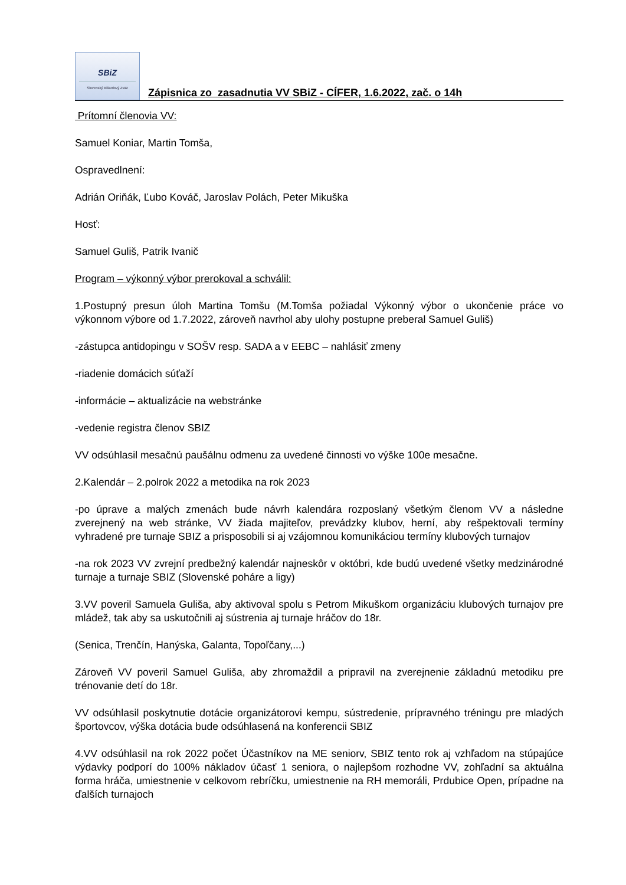SBiZ
Slovenský Biliardový Zväz
Zápisnica zo zasadnutia VV SBiZ - CÍFER, 1.6.2022, zač. o 14h
Prítomní členovia VV:
Samuel Koniar, Martin Tomša,
Ospravedlnení:
Adrián Oriňák, Ľubo Kováč, Jaroslav Polách, Peter Mikuška
Hosť:
Samuel Guliš, Patrik Ivanič
Program – výkonný výbor prerokoval a schválil:
1.Postupný presun úloh Martina Tomšu (M.Tomša požiadal Výkonný výbor o ukončenie práce vo výkonnom výbore od 1.7.2022, zároveň navrhol aby ulohy postupne preberal Samuel Guliš)
-zástupca antidopingu v SOŠV resp. SADA a v EEBC – nahlásiť zmeny
-riadenie domácich súťaží
-informácie – aktualizácie na webstránke
-vedenie registra členov SBIZ
VV odsúhlasil mesačnú paušálnu odmenu za uvedené činnosti vo výške 100e mesačne.
2.Kalendár – 2.polrok 2022 a metodika na rok 2023
-po úprave a malých zmenách bude návrh kalendára rozposlaný všetkým členom VV a následne zverejnený na web stránke, VV žiada majiteľov, prevádzky klubov, herní, aby rešpektovali termíny vyhradené pre turnaje SBIZ a prisposobili si aj vzájomnou komunikáciou termíny klubových turnajov
-na rok 2023 VV zvrejní predbežný kalendár najneskôr v októbri, kde budú uvedené všetky medzinárodné turnaje a turnaje SBIZ (Slovenské poháre a ligy)
3.VV poveril Samuela Guliša, aby aktivoval spolu s Petrom Mikuškom organizáciu klubových turnajov pre mládež, tak aby sa uskutočnili aj sústrenia aj turnaje hráčov do 18r.
(Senica, Trenčín, Hanýska, Galanta, Topoľčany,...)
Zároveň VV poveril Samuel Guliša, aby zhromaždil a pripravil na zverejnenie základnú metodiku pre trénovanie detí do 18r.
VV odsúhlasil poskytnutie dotácie organizátorovi kempu, sústredenie, prípravného tréningu pre mladých športovcov, výška dotácia bude odsúhlasená na konferencii SBIZ
4.VV odsúhlasil na rok 2022 počet Účastníkov na ME seniorv, SBIZ tento rok aj vzhľadom na stúpajúce výdavky podporí do 100% nákladov účasť 1 seniora, o najlepšom rozhodne VV, zohľadní sa aktuálna forma hráča, umiestnenie v celkovom rebríčku, umiestnenie na RH memoráli, Prdubice Open, prípadne na ďalších turnajoch